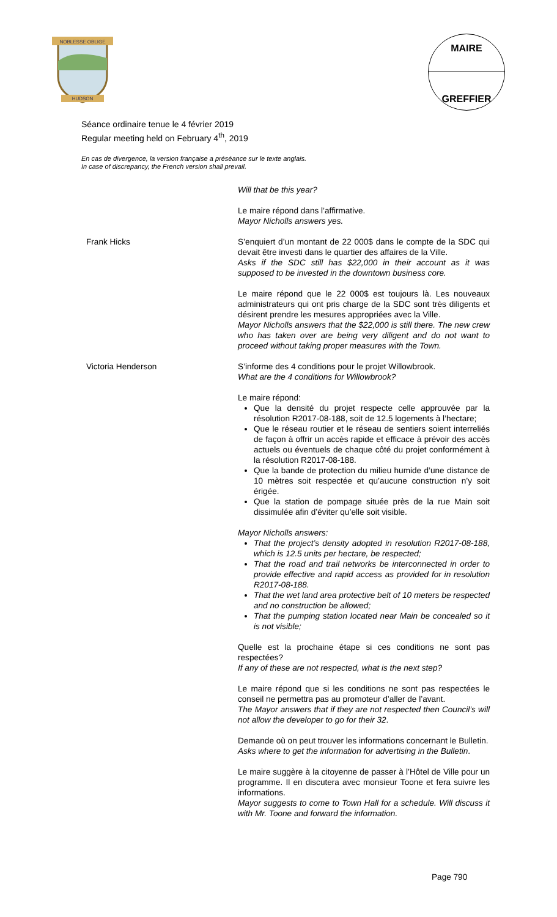NOBLESSE OBLIGE
HUDSON
MAIRE
GREFFIER
Séance ordinaire tenue le 4 février 2019
Regular meeting held on February 4<sup>th</sup>, 2019
En cas de divergence, la version française a préséance sur le texte anglais.
In case of discrepancy, the French version shall prevail.
Will that be this year?
Le maire répond dans l’affirmative.
Mayor Nicholls answers yes.
Frank Hicks S’enquiert d’un montant de 22 000$ dans le compte de la SDC qui devait être investi dans le quartier des affaires de la Ville.
Asks if the SDC still has $22,000 in their account as it was supposed to be invested in the downtown business core.
Le maire répond que le 22 000$ est toujours là. Les nouveaux administrateurs qui ont pris charge de la SDC sont très diligents et désirent prendre les mesures appropriées avec la Ville.
Mayor Nicholls answers that the $22,000 is still there. The new crew who has taken over are being very diligent and do not want to proceed without taking proper measures with the Town.
Victoria Henderson S’informe des 4 conditions pour le projet Willowbrook.
What are the 4 conditions for Willowbrook?
Le maire répond:
Que la densité du projet respecte celle approuvée par la résolution R2017-08-188, soit de 12.5 logements à l’hectare;
Que le réseau routier et le réseau de sentiers soient interreliés de façon à offrir un accès rapide et efficace à prévoir des accès actuels ou éventuels de chaque côté du projet conformément à la résolution R2017-08-188.
Que la bande de protection du milieu humide d’une distance de 10 mètres soit respectée et qu’aucune construction n’y soit érigée.
Que la station de pompage située près de la rue Main soit dissimulée afin d’éviter qu’elle soit visible.
Mayor Nicholls answers:
That the project’s density adopted in resolution R2017-08-188, which is 12.5 units per hectare, be respected;
That the road and trail networks be interconnected in order to provide effective and rapid access as provided for in resolution R2017-08-188.
That the wet land area protective belt of 10 meters be respected and no construction be allowed;
That the pumping station located near Main be concealed so it is not visible;
Quelle est la prochaine étape si ces conditions ne sont pas respectées?
If any of these are not respected, what is the next step?
Le maire répond que si les conditions ne sont pas respectées le conseil ne permettra pas au promoteur d’aller de l’avant.
The Mayor answers that if they are not respected then Council’s will not allow the developer to go for their 32.
Demande où on peut trouver les informations concernant le Bulletin.
Asks where to get the information for advertising in the Bulletin.
Le maire suggère à la citoyenne de passer à l’Hôtel de Ville pour un programme. Il en discutera avec monsieur Toone et fera suivre les informations.
Mayor suggests to come to Town Hall for a schedule. Will discuss it with Mr. Toone and forward the information.
Page 790